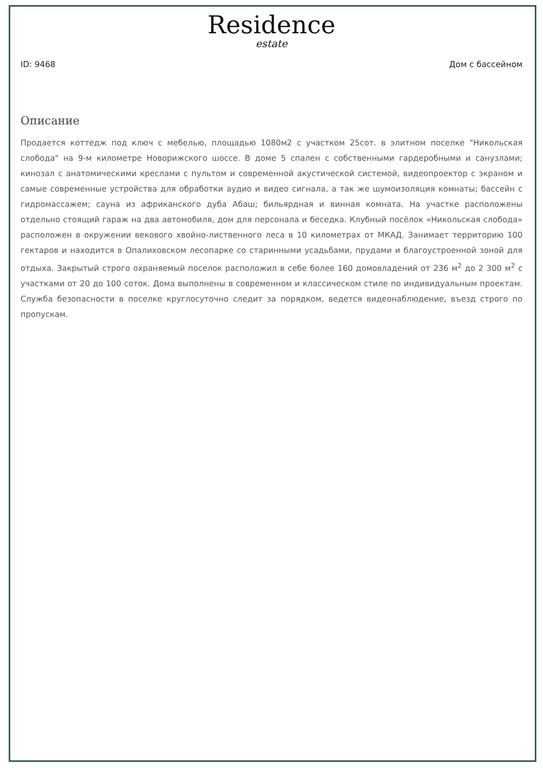Residence
estate
ID: 9468 Дом с бассейном
Описание
Продается коттедж под ключ с мебелью, площадью 1080м2 с участком 25сот. в элитном поселке "Никольская слобода" на 9-м километре Новорижского шоссе. В доме 5 спален с собственными гардеробными и санузлами; кинозал с анатомическими креслами с пультом и современной акустической системой, видеопроектор с экраном и самые современные устройства для обработки аудио и видео сигнала, а так же шумоизоляция комнаты; бассейн с гидромассажем; сауна из африканского дуба Абаш; бильярдная и винная комната. На участке расположены отдельно стоящий гараж на два автомобиля, дом для персонала и беседка. Клубный посёлок «Никольская слобода» расположен в окружении векового хвойно-лиственного леса в 10 километрах от МКАД. Занимает территорию 100 гектаров и находится в Опалиховском лесопарке со старинными усадьбами, прудами и благоустроенной зоной для отдыха. Закрытый строго охраняемый поселок расположил в себе более 160 домовладений от 236 м<sup>2</sup> до 2 300 м<sup>2</sup> с участками от 20 до 100 соток. Дома выполнены в современном и классическом стиле по индивидуальным проектам. Служба безопасности в поселке круглосуточно следит за порядком, ведется видеонаблюдение, въезд строго по пропускам.